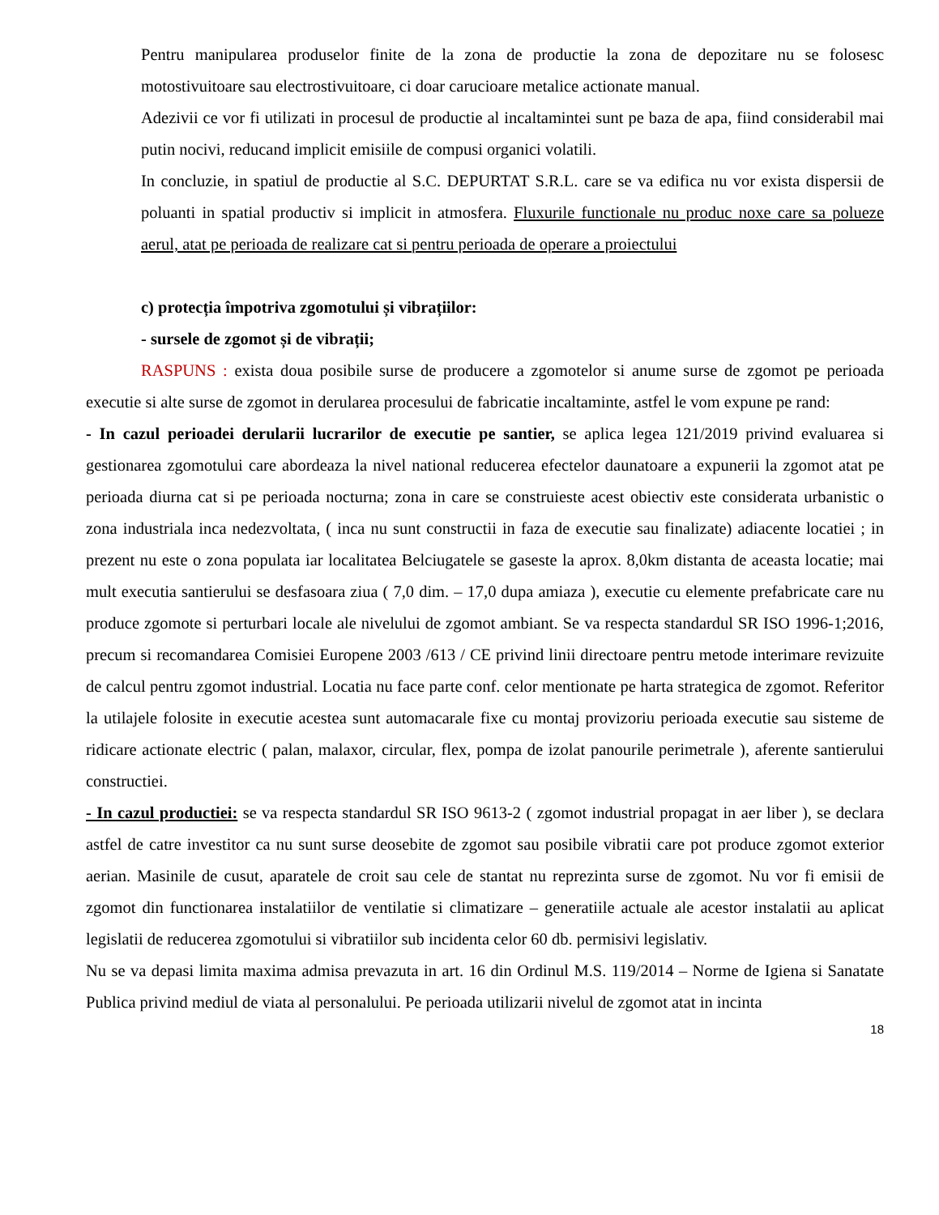Pentru manipularea produselor finite de la zona de productie la zona de depozitare nu se folosesc motostivuitoare sau electrostivuitoare, ci doar carucioare metalice actionate manual.
Adezivii ce vor fi utilizati in procesul de productie al incaltamintei sunt pe baza de apa, fiind considerabil mai putin nocivi, reducand implicit emisiile de compusi organici volatili.
In concluzie, in spatiul de productie al S.C. DEPURTAT S.R.L. care se va edifica nu vor exista dispersii de poluanti in spatial productiv si implicit in atmosfera. Fluxurile functionale nu produc noxe care sa polueze aerul, atat pe perioada de realizare cat si pentru perioada de operare a proiectului
c) protecția împotriva zgomotului și vibrațiilor:
- sursele de zgomot și de vibrații;
RASPUNS : exista doua posibile surse de producere a zgomotelor si anume surse de zgomot pe perioada executie si alte surse de zgomot in derularea procesului de fabricatie incaltaminte, astfel le vom expune pe rand:
- In cazul perioadei derularii lucrarilor de executie pe santier, se aplica legea 121/2019 privind evaluarea si gestionarea zgomotului care abordeaza la nivel national reducerea efectelor daunatoare a expunerii la zgomot atat pe perioada diurna cat si pe perioada nocturna; zona in care se construieste acest obiectiv este considerata urbanistic o zona industriala inca nedezvoltata, ( inca nu sunt constructii in faza de executie sau finalizate) adiacente locatiei ; in prezent nu este o zona populata iar localitatea Belciugatele se gaseste la aprox. 8,0km distanta de aceasta locatie; mai mult executia santierului se desfasoara ziua ( 7,0 dim. – 17,0 dupa amiaza ), executie cu elemente prefabricate care nu produce zgomote si perturbari locale ale nivelului de zgomot ambiant. Se va respecta standardul SR ISO 1996-1;2016, precum si recomandarea Comisiei Europene 2003 /613 / CE privind linii directoare pentru metode interimare revizuite de calcul pentru zgomot industrial. Locatia nu face parte conf. celor mentionate pe harta strategica de zgomot. Referitor la utilajele folosite in executie acestea sunt automacarale fixe cu montaj provizoriu perioada executie sau sisteme de ridicare actionate electric ( palan, malaxor, circular, flex, pompa de izolat panourile perimetrale ), aferente santierului constructiei.
- In cazul productiei: se va respecta standardul SR ISO 9613-2 ( zgomot industrial propagat in aer liber ), se declara astfel de catre investitor ca nu sunt surse deosebite de zgomot sau posibile vibratii care pot produce zgomot exterior aerian. Masinile de cusut, aparatele de croit sau cele de stantat nu reprezinta surse de zgomot. Nu vor fi emisii de zgomot din functionarea instalatiilor de ventilatie si climatizare – generatiile actuale ale acestor instalatii au aplicat legislatii de reducerea zgomotului si vibratiilor sub incidenta celor 60 db. permisivi legislativ.
Nu se va depasi limita maxima admisa prevazuta in art. 16 din Ordinul M.S. 119/2014 – Norme de Igiena si Sanatate Publica privind mediul de viata al personalului. Pe perioada utilizarii nivelul de zgomot atat in incinta
18